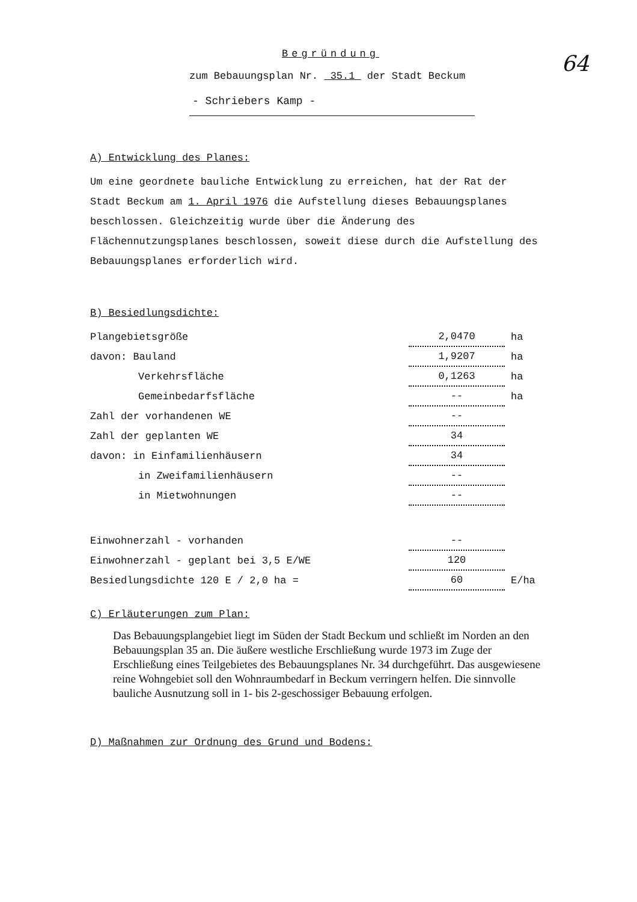64
Begründung
zum Bebauungsplan Nr. 35.1 der Stadt Beckum
- Schriebers Kamp -
A) Entwicklung des Planes:
Um eine geordnete bauliche Entwicklung zu erreichen, hat der Rat der Stadt Beckum am 1. April 1976 die Aufstellung dieses Bebauungsplanes beschlossen. Gleichzeitig wurde über die Änderung des Flächennutzungsplanes beschlossen, soweit diese durch die Aufstellung des Bebauungsplanes erforderlich wird.
B) Besiedlungsdichte:
| Plangebietsgröße | 2,0470 | ha |
| davon: Bauland | 1,9207 | ha |
| Verkehrsfläche | 0,1263 | ha |
| Gemeinbedarfsfläche | -- | ha |
| Zahl der vorhandenen WE | -- | |
| Zahl der geplanten WE | 34 | |
| davon: in Einfamilienhäusern | 34 | |
| in Zweifamilienhäusern | -- | |
| in Mietwohnungen | -- | |
| Einwohnerzahl - vorhanden | -- | |
| Einwohnerzahl - geplant bei 3,5 E/WE | 120 | |
| Besiedlungsdichte 120 E / 2,0 ha = | 60 | E/ha |
C) Erläuterungen zum Plan:
Das Bebauungsplangebiet liegt im Süden der Stadt Beckum und schließt im Norden an den Bebauungsplan 35 an. Die äußere westliche Erschließung wurde 1973 im Zuge der Erschließung eines Teilgebietes des Bebauungsplanes Nr. 34 durchgeführt. Das ausgewiesene reine Wohngebiet soll den Wohnraumbedarf in Beckum verringern helfen. Die sinnvolle bauliche Ausnutzung soll in 1- bis 2-geschossiger Bebauung erfolgen.
D) Maßnahmen zur Ordnung des Grund und Bodens: